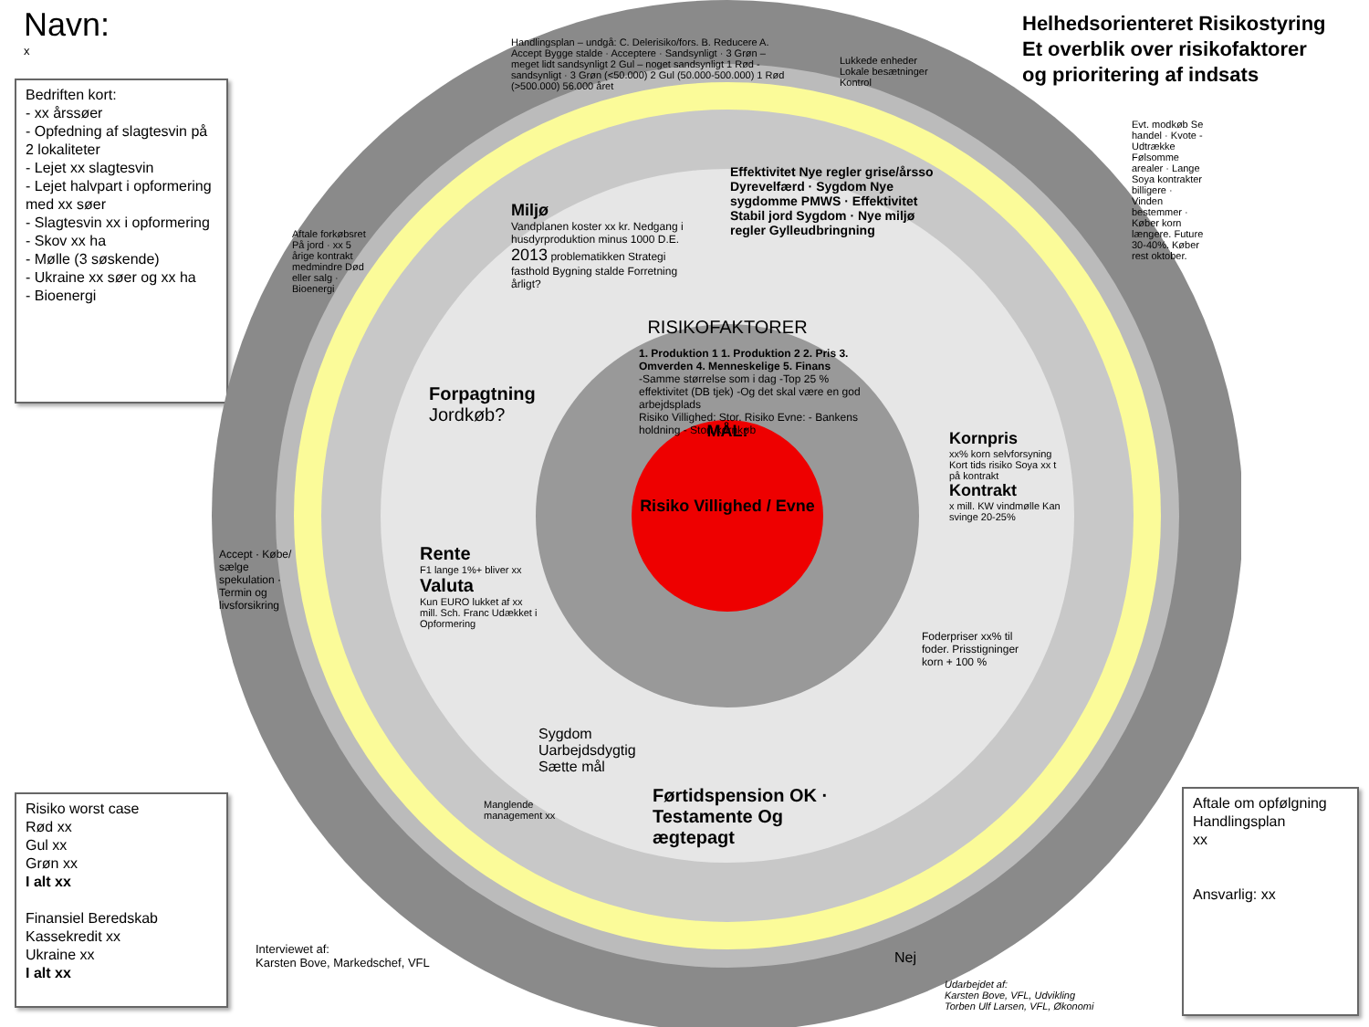Navn:
x
Bedriften kort:
- xx årssøer
- Opfedning af slagtesvin på 2 lokaliteter
- Lejet xx slagtesvin
- Lejet halvpart i opformering med xx søer
- Slagtesvin xx i opformering
- Skov xx ha
- Mølle (3 søskende)
- Ukraine xx søer og xx ha
- Bioenergi
Helhedsorienteret Risikostyring
Et overblik over risikofaktorer
og prioritering af indsats
RISIKOFAKTORER
MÅL:
Risiko Villighed / Evne
1. Produktion 1 1. Produktion 2 2. Pris 3. Omverden 4. Menneskelige 5. Finans
-Samme størrelse som i dag -Top 25 % effektivitet (DB tjek) -Og det skal være en god arbejdsplads
Risiko Villighed: Stor. Risiko Evne: - Bankens holdning - Stort kornkøb
Handlingsplan – undgå: C. Delerisiko/fors. B. Reducere A. Accept Bygge stalde · Acceptere · Sandsynligt · 3 Grøn – meget lidt sandsynligt 2 Gul – noget sandsynligt 1 Rød - sandsynligt · 3 Grøn (<50.000) 2 Gul (50.000-500.000) 1 Rød (>500.000) 56.000 året
Miljø
Vandplanen koster xx kr. Nedgang i husdyrproduktion minus 1000 D.E.
2013 problematikken Strategi fasthold Bygning stalde Forretning årligt?
Effektivitet Nye regler grise/årsso Dyrevelfærd · Sygdom Nye sygdomme PMWS · Effektivitet Stabil jord Sygdom · Nye miljø regler Gylleudbringning
Lukkede enheder Lokale besætninger Kontrol
Kornpris
xx% korn selvforsyning Kort tids risiko Soya xx t på kontrakt
Kontrakt
x mill. KW vindmølle Kan svinge 20-25%
Foderpriser xx% til foder. Prisstigninger korn + 100 %
Evt. modkøb Se handel · Kvote - Udtrække Følsomme arealer · Lange Soya kontrakter billigere · Vinden bestemmer · Køber korn længere. Future 30-40%. Køber rest oktober.
Forpagtning
Jordkøb?
Aftale forkøbsret På jord · xx 5 årige kontrakt medmindre Død eller salg · Bioenergi
Rente
F1 lange 1%+ bliver xx
Valuta
Kun EURO lukket af xx mill. Sch. Franc Udækket i Opformering
Accept · Købe/ sælge spekulation · Termin og livsforsikring
Sygdom Uarbejdsdygtig Sætte mål
Manglende management xx
Førtidspension OK · Testamente Og ægtepagt
Nej
Risiko worst case
Rød xx
Gul xx
Grøn xx
I alt xx
Finansiel Beredskab
Kassekredit xx
Ukraine xx
I alt xx
Interviewet af:
Karsten Bove, Markedschef, VFL
Udarbejdet af:
Karsten Bove, VFL, Udvikling
Torben Ulf Larsen, VFL, Økonomi
Aftale om opfølgning Handlingsplan
xx
Ansvarlig: xx